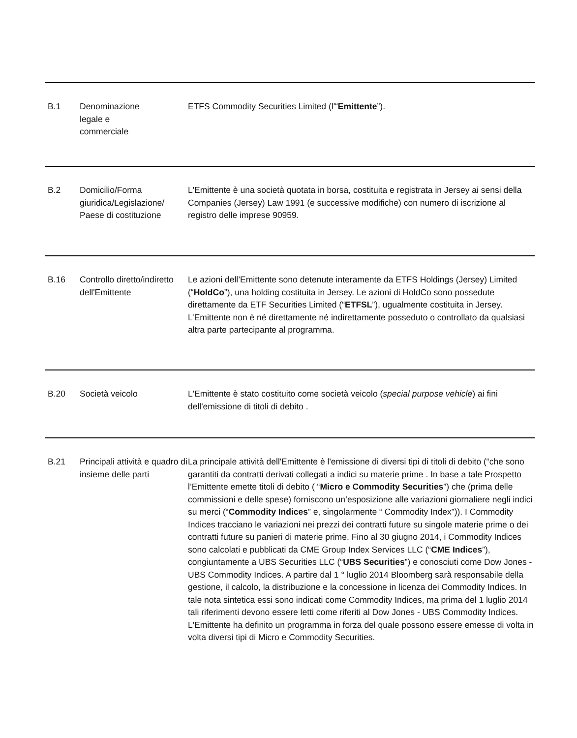| B.1 | Denominazione legale e commerciale | ETFS Commodity Securities Limited (l'“ Emittente ”). |
| B.2 | Domicilio/Forma giuridica/Legislazione/ Paese di costituzione | L'Emittente è una società quotata in borsa, costituita e registrata in Jersey ai sensi della Companies (Jersey) Law 1991 (e successive modifiche) con numero di iscrizione al registro delle imprese 90959. |
| B.16 | Controllo diretto/indiretto dell'Emittente | Le azioni dell’Emittente sono detenute interamente da ETFS Holdings (Jersey) Limited (“ HoldCo ”), una holding costituita in Jersey. Le azioni di HoldCo sono possedute direttamente da ETF Securities Limited (“ ETFSL ”), ugualmente costituita in Jersey. L’Emittente non è né direttamente né indirettamente posseduto o controllato da qualsiasi altra parte partecipante al programma. |
| B.20 | Società veicolo | L'Emittente è stato costituito come società veicolo ( special purpose vehicle ) ai fini dell'emissione di titoli di debito . |
| B.21 | Principali attività e quadro di insieme delle parti | La principale attività dell'Emittente è l'emissione di diversi tipi di titoli di debito (“che sono garantiti da contratti derivati collegati a indici su materie prime . In base a tale Prospetto l’Emittente emette titoli di debito ( “ Micro e Commodity Securities ”) che (prima delle commissioni e delle spese) forniscono un’esposizione alle variazioni giornaliere negli indici su merci (“ Commodity Indices ” e, singolarmente “ Commodity Index”)). I Commodity Indices tracciano le variazioni nei prezzi dei contratti future su singole materie prime o dei contratti future su panieri di materie prime. Fino al 30 giugno 2014, i Commodity Indices sono calcolati e pubblicati da CME Group Index Services LLC (“ CME Indices ”), congiuntamente a UBS Securities LLC (“ UBS Securities ”) e conosciuti come Dow Jones - UBS Commodity Indices. A partire dal 1 ° luglio 2014 Bloomberg sarà responsabile della gestione, il calcolo, la distribuzione e la concessione in licenza dei Commodity Indices. In tale nota sintetica essi sono indicati come Commodity Indices, ma prima del 1 luglio 2014 tali riferimenti devono essere letti come riferiti al Dow Jones - UBS Commodity Indices. L'Emittente ha definito un programma in forza del quale possono essere emesse di volta in volta diversi tipi di Micro e Commodity Securities. |